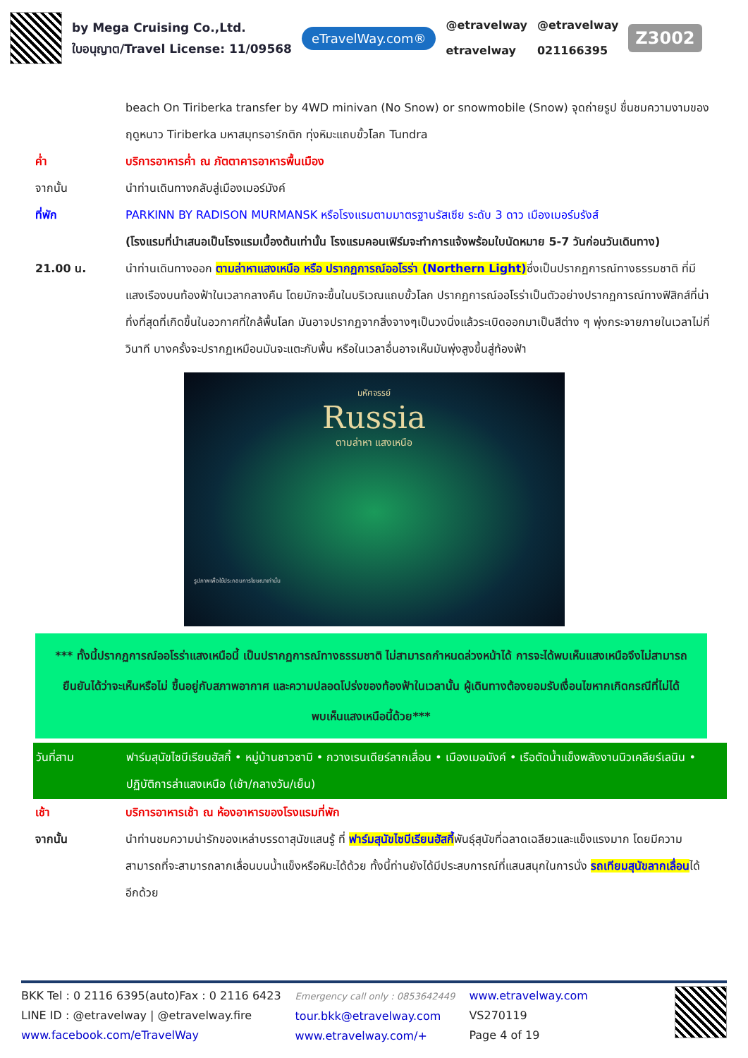by Mega Cruising Co.,Ltd.
ใบอนุญาต/Travel License: 11/09568
eTravelWay.com®
@etravelway
etravelway
@etravelway
021166395
Z3002
beach On Tiriberka transfer by 4WD minivan (No Snow) or snowmobile (Snow) จุดถ่ายรูป ชื่นชมความงามของฤดูหนาว Tiriberka มหาสมุทรอาร์กติก ทุ่งหิมะแถบขั้วโลก Tundra
ค่ำ บริการอาหารค่ำ ณ ภัตตาคารอาหารพื้นเมือง
จากนั้น นำท่านเดินทางกลับสู่เมืองเมอร์มังค์
ที่พัก PARKINN BY RADISON MURMANSK หรือโรงแรมตามมาตรฐานรัสเซีย ระดับ 3 ดาว เมืองเมอร์มรังส์
(โรงแรมที่นำเสนอเป็นโรงแรมเบื้องต้นเท่านั้น โรงแรมคอนเฟิร์มจะทำการแจ้งพร้อมใบนัดหมาย 5-7 วันก่อนวันเดินทาง)
21.00 น. นำท่านเดินทางออก ตามล่าหาแสงเหนือ หรือ ปรากฏการณ์ออโรร่า (Northern Light) ซึ่งเป็นปรากฏการณ์ทางธรรมชาติ ที่มีแสงเรืองบนท้องฟ้าในเวลากลางคืน โดยมักจะขึ้นในบริเวณแถบขั้วโลก ปรากฏการณ์ออโรร่าเป็นตัวอย่างปรากฏการณ์ทางฟิสิกส์ที่น่าทึ่งที่สุดที่เกิดขึ้นในอวกาศที่ใกล้พื้นโลก มันอาจปรากฏจากสิ่งจางๆเป็นวงนิ่งแล้วระเบิดออกมาเป็นสีต่าง ๆ พุ่งกระจายภายในเวลาไม่กี่วินาที บางครั้งจะปรากฏเหมือนมันจะแตะกับพื้น หรือในเวลาอื่นอาจเห็นมันพุ่งสูงขึ้นสู่ท้องฟ้า
มหัศจรรย์
Russia
ตามล่าหา แสงเหนือ
รูปภาพเพื่อใช้ประกอบการโฆษณาเท่านั้น
*** ทั้งนี้ปรากฏการณ์ออโรร่าแสงเหนือนี้ เป็นปรากฏการณ์ทางธรรมชาติ ไม่สามารถกำหนดล่วงหน้าได้ การจะได้พบเห็นแสงเหนือจึงไม่สามารถยืนยันได้ว่าจะเห็นหรือไม่ ขึ้นอยู่กับสภาพอากาศ และความปลอดโปร่งของท้องฟ้าในเวลานั้น ผู้เดินทางต้องยอมรับเงื่อนไขหากเกิดกรณีที่ไม่ได้พบเห็นแสงเหนือนี้ด้วย***
วันที่สาม ฟาร์มสุนัขไซบีเรียนฮัสกี้ • หมู่บ้านชาวซามิ • กวางเรนเดียร์ลากเลื่อน • เมืองเมอมังค์ • เรือตัดน้ำแข็งพลังงานนิวเคลียร์เลนิน • ปฏิบัติการล่าแสงเหนือ (เช้า/กลางวัน/เย็น)
เช้า บริการอาหารเช้า ณ ห้องอาหารของโรงแรมที่พัก
จากนั้น นำท่านชมความน่ารักของเหล่าบรรดาสุนัขแสนรู้ ที่ ฟาร์มสุนัขไซบีเรียนฮัสกี้พันธุ์สุนัขที่ฉลาดเฉลียวและแข็งแรงมาก โดยมีความสามารถที่จะสามารถลากเลื่อนบนน้ำแข็งหรือหิมะได้ด้วย ทั้งนี้ท่านยังได้มีประสบการณ์ที่แสนสนุกในการนั่ง รถเทียมสุนัขลากเลื่อนได้อีกด้วย
BKK Tel : 0 2116 6395(auto)Fax : 0 2116 6423
LINE ID : @etravelway | @etravelway.fire
www.facebook.com/eTravelWay
Emergency call only : 0853642449
tour.bkk@etravelway.com
www.etravelway.com/+
www.etravelway.com
VS270119
Page 4 of 19